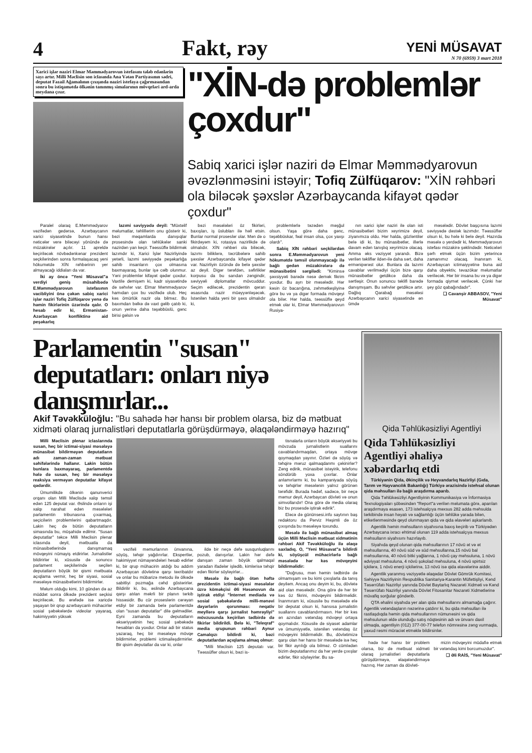4 Fakt, rəy YENİ MÜSAVAT
N 70 (6959) 3 mart 2018
Xarici işlər naziri Elmar Məmmədyarovun istefasını tələb edənlərin sayı artır. Milli Məclisin son iclasında Ana Vətən Partiyasının sədri, deputat Fəzail Ağamalının çıxışında naziri istefaya çağırmasından sonra bu istiqamətdə ölkənin tanınmış simalarının mövqeləri ard-arda meydana çıxır.
"XİN-də problemlər çoxdur"
Sabiq xarici işlər naziri də Elmar Məmmədyarovun əvəzlənməsini istəyir; Tofiq Zülfüqarov: "XİN rəhbəri ola biləcək şəxslər Azərbaycanda kifayət qədər çoxdur"
Paralel olaraq E.Məmmədyarov vəzifədən gedərsə, Azərbaycanın xarici siyasətində bunun hansı nəticələr verə biləcəyi yönündə də müzakirələr açılır. 11 apreldə keçiriləcək növbədənkənar prezident seçkilərindən sonra formalaşacaq yeni hökumətdə XİN rəhbərinin yer almayacağı iddiaları da var.
İki ay öncə "Yeni Müsavat"a verdiyi geniş müsahibədə E.Məmmədyarovun istefasının vacibliyini önə çəkən sabiq xarici işlər naziri Tofiq Zülfüqarov yenə də həmin fikirlərinin üzərində qalır. O hesab edir ki, Ermənistan-Azərbaycan konfliktinə aid peşəkarlıq
lazımi səviyyədə deyil: "Müxtəlif məlumatlar, təhlillərim onu göstərir ki, bəzi məqamlarda danışıqlar prosesində olan təhlükələr sanki nazirdən yan keçir. Təəssüflə bildirmək lazımdır ki, Xarici İşlər Nazirliyində yetərli, lazımi səviyyədə peşəkarlığa sahib insanların çox olmasına baxmayaraq, bunlar işə cəlb olunmur. Yəni problemlər kifayət qədər çoxdur. Vaxtilə demişəm ki, kadr siyasətində də səhvlər var. Elmar Məmmədyarov hamıdan çox bu vəzifədə olub. Heç kəs ömürlük nazir ola bilməz. Bu baxımdan bəlkə də vaxt gəlib çatıb ki, onun yerinə daha təşəbbüslü, gənc birisi gəlsin və
bəzi məsələləri öz fikirləri, baxışları, iş üslubları ilə həll etsin. Bunlar normal proseslər olar. Mən də o fikirdəyəm ki, rotasiya nazirlikdə də olmalıdır. XİN rəhbəri ola biləcək, lazımı biliklərə, təcrübələrə sahib şəxslər Azərbaycanda kifayət qədər var. Nazirliyin özündə də belə şəxslər az deyil. Digər tərəfdən, səfirliklər korpusu da bu sarıdan zəngindir, səviyyəli diplomatlar mövcuddur. Seçim ediləcək, prezidentin qərarı əsasında nazir müəyyənləşəcək. İstənilən halda yeni bir şəxs olmalıdır ki,
problemlərlə təzədən məşğul olsun. Yaşa görə daha gənc, təşəbbüskar, fəal insan olsa, çox yaxşı olardı".
Sabiq XİN rəhbəri seçkilərdən sonra E.Məmmədyarovun yeni hökumətdə təmsil olunmayacağı ilə bağlı gedən müzakirələrə də münasibətini sərgilədi: "Kiminsə şəxsiyyəti barədə nəsə demək fikrim yoxdur. Bu ayrı bir məsələdir. Hər kəsin öz bacarığına, zəhmətkeşliyinə görə bu və ya digər formada mövqeyi ola bilər. Hər halda, təəssüflə qeyd etmək olar ki, Elmar Məmmədyarovun Rusiya-
nın xarici işlər naziri ilə olan isti münasibətləri bizim xeyrimizə deyil, ziyanımıza oldu. Hər halda, gözləntilər belə idi ki, bu münasibətlər, illərlə davam edən tanışlıq xeyrimizə olacaq. Amma əks vəziyyət yarandı. Bizə verilən təkliflər ildən-ilə daha sərt, daha ermənipərəst olur. Bunlara da lazımi cavablar verilmədiyi üçün bizə qarşı münasibətlər getdikcə daha da sərtləşir. Onun sonuncu təklifi barədə danışmışam. Bu səhvlər getdikcə artır. Dağlıq Qarabağ məsələsi Azərbaycanın xarici siyasətində ən ümdə
məsələdir. Dövlət başçısına lazımi səviyyədə dəstək lazımdır. Təəssüflər olsun ki, bu hələ ki belə deyil. Hazırda məsələ o yerdədir ki, Məmmədyarovun istefası müzakirə şəklindədir. Nəticələri şərh etmək üçün bizim yetərincə zamanımız olacaq. İnanıram ki, Azərbaycan ictimaiyyətinə buna aid daha obyektiv, təvazökar məlumatlar veriləcək. Hər bir insana bu və ya digər formada qiymət veriləcək. Çünki hər şey göz qabağındadır".
❑ Cavanşir ABBASOV, "Yeni Müsavat"
Parlamentin "susan" deputatları: onları niyə danışmırlar...
Akif Təvəkküloğlu: "Bu sahədə hər hansı bir problem olarsa, biz də mətbuat xidməti olaraq jurnalistləri deputatlarla görüşdürməyə, əlaqələndirməyə hazırıq"
Milli Məclisin plenar iclaslarında susan, heç bir ictimai-siyasi məsələyə münasibət bildirməyən deputatların adı zaman-zaman mətbuat səhifələrində hallanır. Lakin bütün bunlara baxmayaraq, parlamentdə hələ də susan, heç bir məsələyə reaksiya verməyən deputatlar kifayət qədərdir.
Ümumilikdə ölkənin qanunverici orqanı olan Milli Məclisdə xalqı təmsil edən 125 deputat var. Əslində onların işi xalqı narahat edən məsələləri parlamentin tribunasına çıxarmaq, seçicilərin problemlərini qabartmaqdır. Lakin heç də bütün deputatların simasında bu, müşahidə edilmir. "Susan deputatlar" təkcə Milli Məclisin plenar iclasında deyil, mətbuatla da münasibətlərində danışmamaq mövqeyini nümayiş etdirirlər. Jurnalistlər bildirirlər ki, xüsusilə də sonuncu parlament seçkilərində seçilən deputatların böyük bir qismi mətbuata açıqlama vermir, heç bir siyasi, sosial məsələyə münasibətlərini bildirmirlər.
Məlum olduğu kimi, 10 gündən də az müddət sonra ölkədə prezident seçkisi keçiriləcək. Bu ərəfədə isə xaricdə yaşayan bir qrup azərbaycanlı mühacirlər sosial şəbəkələrdə videolar yayaraq, hakimiyyətin yüksək
vəzifəli məmurlarının ünvanına, söyüş, təhqir yağdırırlar. Ekspertlər, hakimiyyət nümayəndələri hesab edirlər ki, bir qrup mühacirin atdığı bu addım Azərbaycan dövlətinə qarşı təxribatdır və onlar bu mübarizə metodu ilə ölkədə sabitliyi pozmağa cəhd göstərirlər. Bildirilir ki, bu, əslində Azərbaycana qarşı atılan məkrli bir planın tərkib hissəsidir. Bu cür proseslərin cərəyan etdiyi bir zamanda belə parlamentdə olan "susan deputatlar" dilə gəlmədilər. Eyni zamanda bu deputatların əksəriyyətinin heç sosial şəbəkədə hesabları da yoxdur. Onlar adi bir status yazaraq, heç bir məsələyə mövqe bildirmirlər, problemi ictimailəşdirmirlər. Bir qisim deputatlar da var ki, onlar
ildə bir neçə dəfə susqunluqlarını pozub, danışırlar. Lakin hər dəfə danışan zaman böyük qalmaqal yaradan ifadələr işlədib, kimlərisə təhqir edən fikirlər söyləyirlər...
Məsələ ilə bağlı ötən həftə prezidentin ictimai-siyasi məsələlər üzrə köməkçisi Əli Həsənovun da iştirak etdiyi "İnternet mediada və sosial şəbəkələrdə milli-mənəvi dəyərlərin qorunması: neqativ meyllərə qarşı jurnalist həmrəyliyi" mövzusunda keçirilən tədbirdə də fikirlər bildirildi. Belə ki, "Teleqraf" media qrupunun rəhbəri Aynur Camalqızı bildirdi ki, bəzi deputatlardan açıqlama almaq olmur:
"Milli Məclisin 125 deputatı var. Təəssüflər olsun ki, bəzi is-
tisnalarla onların böyük əksəriyyəti bu mövzuda jurnalistlərin suallarını cavablandırmaqdan, ortaya mövqe qoymaqdan yayınır. Özləri də söyüş və təhqirə məruz qalmaqdanmı çəkinirlər? Zəng edirik, münasibət istəyirik, telefonu söndürüb yoxa çıxırlar. Onlar anlamırlarmı ki, bu kampaniyada söyüş və təhqirlər məsələnin yalnız görünən tərəfidir. Burada hədəf, sadəcə, bir neçə məmur deyil, Azərbaycan dövləti və onun simvollarıdır! Ona görə də media olaraq biz bu prosesdə iştirak edirik".
Eləcə də gününsesi.info saytının baş redaktoru da Pərviz Həşimli də öz çıxışında bu məsələyə toxundu.
Məsələ ilə bağlı münasibət almaq üçün Milli Məclisin mətbuat xidmətinin rəhbəri Akif Təvəkküloğlu ilə əlaqə saxladıq. O, "Yeni Müsavat"a bildirdi ki, söyüşcül mühacirlərlə bağlı məsələdə hər kəs mövqeyini bildirməlidir:
"Doğrusu, mən həmin tədbirdə də olmamışam və bu kimi çıxışlarla da tanış deyiləm. Ancaq onu deyim ki, bu, dövlətə aid olan məsələdir. Ona görə də hər bir kəs öz fikrini, mövqeyini bildirməlidir. İnanmıram ki, xüsusilə bu məsələdə elə bir deputat olsun ki, hansısa jurnalistin suallarını cavablandırmasın. Hər bir kəs ən azından vətəndaş mövqeyi ortaya qoymalıdır. Xüsusilə də siyasət adamlar və ümumiyyətlə, istənilən vətəndaş öz mövqeyini bildirməlidir. Bu, dövlətimizə qarşı olan hər hansı bir məsələdə isə heç bir fikir ayrılığı ola bilməz. O cümlədən bizim deputatlarımız da hər yerdə çıxışlar edirlər, fikir söyləyirlər. Bu sa-
Qida Təhlükəsizliyi Agentliyi
Qida Təhlükəsizliyi Agentliyi əhaliyə xəbərdarlıq etdi
Türkiyənin Qida, Əkinçilik və Heyvandarlıq Nazirliyi (Gıda, Tarım ve Hayvancılık Bakanlığı) Türkiyə ərazisində istehsal olunan qida məhsulları ilə bağlı araşdırma aparıb.
Qida Təhlükəsizliyi Agentliyinin Kommunikasiya və İnformasiya Texnologiyaları şöbəsindən "Report"a verilən məlumata görə, aparılan araşdırmaya əsasən, 173 istehsalçıya məxsus 282 adda məhsulda tərkibində insan həyatı və sağlamlığı üçün təhlükə yarada bilən, etiketlənməsində qeyd olunmayan qida və qida əlavələri aşkarlanıb.
Agentlik həmin məhsulların siyahısına baxış keçirib və Türkiyədən Azərbaycana ixracı ehtimal olunan 119 adda istehsalçıya məxsus məhsulların siyahısını hazırlayıb.
Siyahıda qeyd olunan qida məhsullarının 17 növü ət və ət məhsullarına, 40 növü süd və süd məhsullarına,15 növü bal məhsullarına, 40 növü bitki yağlarına, 1 növü çay məhsuluna, 1 növü ədviyyat məhsuluna, 4 növü şokolad məhsuluna, 4 növü spirtsiz içkilərə, 1 növü enerji içkilərinə, 13 növü isə qida əlavələrinə aiddir.
Agentlik yaranmış vəziyyətlə əlaqədar Dövlət Gömrük Komitəsi, Səhiyyə Nazirliyinin Respublika Sanitariya-Karantin Müfəttişliyi, Kənd Təsərrüfatı Nazirliyi yanında Dövlət Baytarlıq Nəzarəti Xidməti və Kənd Təsərrüfatı Nazirliyi yanında Dövlət Fitosanitar Nəzarəti Xidmətlərinə müvafiq sorğular göndərib.
QTA əhalini siyahıda yer alan qida məhsullarını almamağa çağırır. Agentlik vətəndaşların nəzərinə çatdırır ki, bu qida məhsulları ilə rastlaşdıqda həmin qida məhsullarının nümunəsini və qida məhsulunun əldə olunduğu satış nöqtəsinin adı və ünvanı daxil olmaqla, agentliyin (012) 377-00-77 telefon nömrəsinə zəng vurmaqla, yaxud rəsmi müraciət etməklə bildirsinlər.
hədə hər hansı bir problem olarsa, biz də mətbuat xidməti olaraq jurnalistləri deputatlarla görüşdürməyə, əlaqələndirməyə hazırıq. Hər zaman da dövləti-
mizin mövqeyini müdafiə etmək bir vətəndaş kimi borcumuzdur".
❑ Əli RAİS, "Yeni Müsavat"